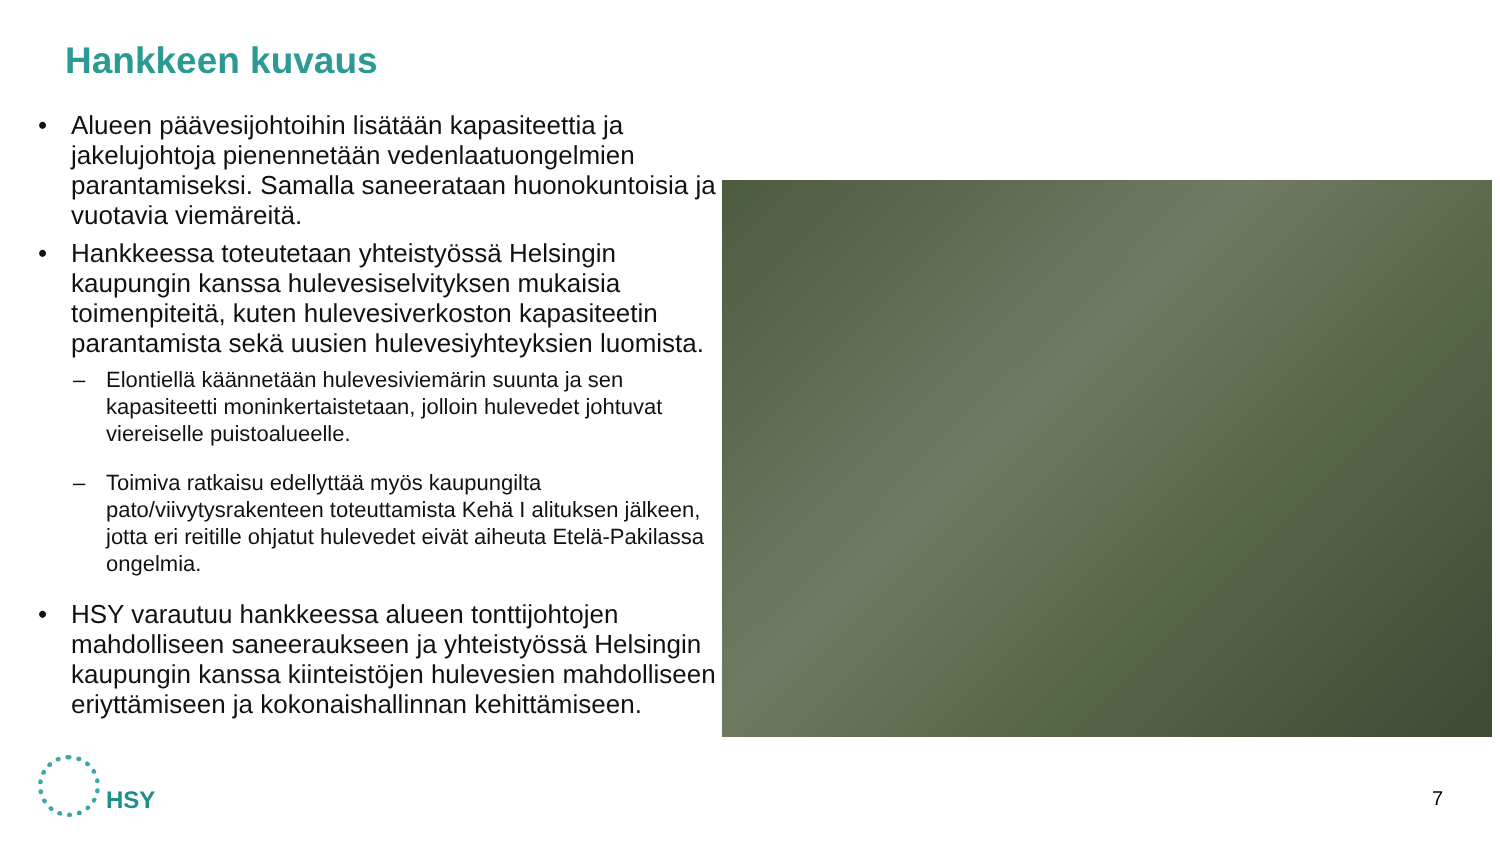Hankkeen kuvaus
• Alueen päävesijohtoihin lisätään kapasiteettia ja jakelujohtoja pienennetään vedenlaatuongelmien parantamiseksi. Samalla saneerataan huonokuntoisia ja vuotavia viemäreitä.
• Hankkeessa toteutetaan yhteistyössä Helsingin kaupungin kanssa hulevesiselvityksen mukaisia toimenpiteitä, kuten hulevesiverkoston kapasiteetin parantamista sekä uusien hulevesiyhteyksien luomista.
– Elontiellä käännetään hulevesiviemärin suunta ja sen kapasiteetti moninkertaistetaan, jolloin hulevedet johtuvat viereiselle puistoalueelle.
– Toimiva ratkaisu edellyttää myös kaupungilta pato/viivytysrakenteen toteuttamista Kehä I alituksen jälkeen, jotta eri reitille ohjatut hulevedet eivät aiheuta Etelä-Pakilassa ongelmia.
• HSY varautuu hankkeessa alueen tonttijohtojen mahdolliseen saneeraukseen ja yhteistyössä Helsingin kaupungin kanssa kiinteistöjen hulevesien mahdolliseen eriyttämiseen ja kokonaishallinnan kehittämiseen.
HSY
7